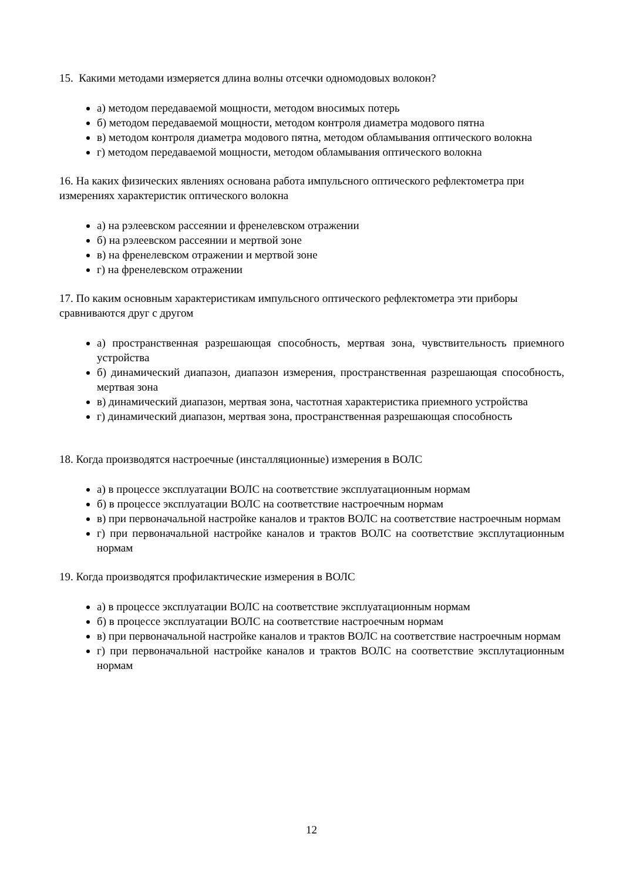15. Какими методами измеряется длина волны отсечки одномодовых волокон?
а) методом передаваемой мощности, методом вносимых потерь
б) методом передаваемой мощности, методом контроля диаметра модового пятна
в) методом контроля диаметра модового пятна, методом обламывания оптического волокна
г) методом передаваемой мощности, методом обламывания оптического волокна
16. На каких физических явлениях основана работа импульсного оптического рефлектометра при измерениях характеристик оптического волокна
а) на рэлеевском рассеянии и френелевском отражении
б) на рэлеевском рассеянии и мертвой зоне
в) на френелевском отражении и мертвой зоне
г) на френелевском отражении
17. По каким основным характеристикам импульсного оптического рефлектометра эти приборы сравниваются друг с другом
а) пространственная разрешающая способность, мертвая зона, чувствительность приемного устройства
б) динамический диапазон, диапазон измерения, пространственная разрешающая способность, мертвая зона
в) динамический диапазон, мертвая зона, частотная характеристика приемного устройства
г) динамический диапазон, мертвая зона, пространственная разрешающая способность
18. Когда производятся настроечные (инсталляционные) измерения в ВОЛС
а) в процессе эксплуатации ВОЛС на соответствие эксплуатационным нормам
б) в процессе эксплуатации ВОЛС на соответствие настроечным нормам
в) при первоначальной настройке каналов и трактов ВОЛС на соответствие настроечным нормам
г) при первоначальной настройке каналов и трактов ВОЛС на соответствие эксплутационным нормам
19. Когда производятся профилактические измерения в ВОЛС
а) в процессе эксплуатации ВОЛС на соответствие эксплуатационным нормам
б) в процессе эксплуатации ВОЛС на соответствие настроечным нормам
в) при первоначальной настройке каналов и трактов ВОЛС на соответствие настроечным нормам
г) при первоначальной настройке каналов и трактов ВОЛС на соответствие эксплутационным нормам
12